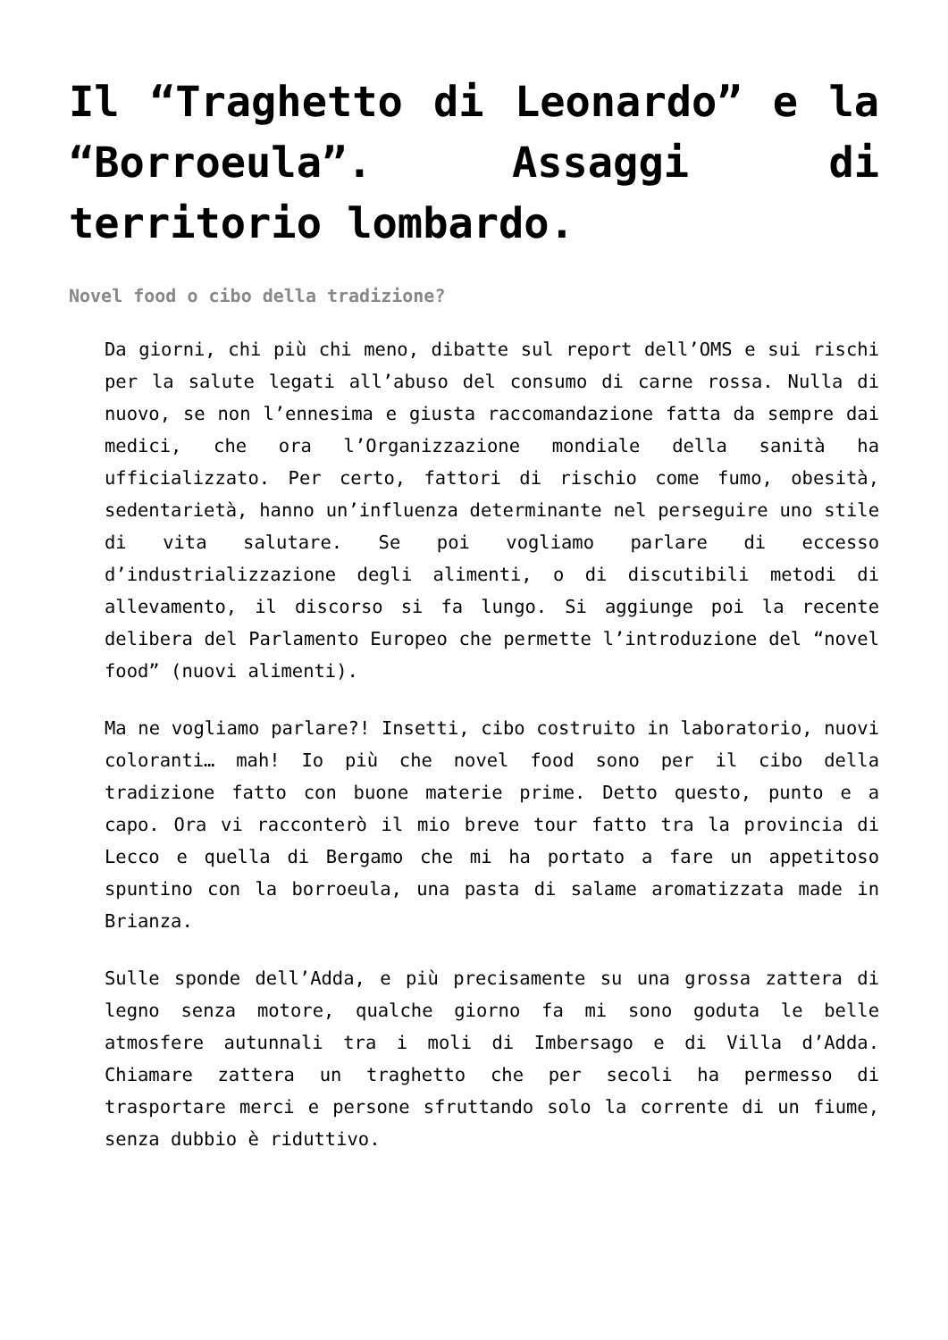Il “Traghetto di Leonardo” e la “Borroeula”. Assaggi di territorio lombardo.
Novel food o cibo della tradizione?
Da giorni, chi più chi meno, dibatte sul report dell’OMS e sui rischi per la salute legati all’abuso del consumo di carne rossa. Nulla di nuovo, se non l’ennesima e giusta raccomandazione fatta da sempre dai medici, che ora l’Organizzazione mondiale della sanità ha ufficializzato. Per certo, fattori di rischio come fumo, obesità, sedentarietà, hanno un’influenza determinante nel perseguire uno stile di vita salutare. Se poi vogliamo parlare di eccesso d’industrializzazione degli alimenti, o di discutibili metodi di allevamento, il discorso si fa lungo. Si aggiunge poi la recente delibera del Parlamento Europeo che permette l’introduzione del “novel food” (nuovi alimenti).
Ma ne vogliamo parlare?! Insetti, cibo costruito in laboratorio, nuovi coloranti… mah! Io più che novel food sono per il cibo della tradizione fatto con buone materie prime. Detto questo, punto e a capo. Ora vi racconterò il mio breve tour fatto tra la provincia di Lecco e quella di Bergamo che mi ha portato a fare un appetitoso spuntino con la borroeula, una pasta di salame aromatizzata made in Brianza.
Sulle sponde dell’Adda, e più precisamente su una grossa zattera di legno senza motore, qualche giorno fa mi sono goduta le belle atmosfere autunnali tra i moli di Imbersago e di Villa d’Adda. Chiamare zattera un traghetto che per secoli ha permesso di trasportare merci e persone sfruttando solo la corrente di un fiume, senza dubbio è riduttivo.